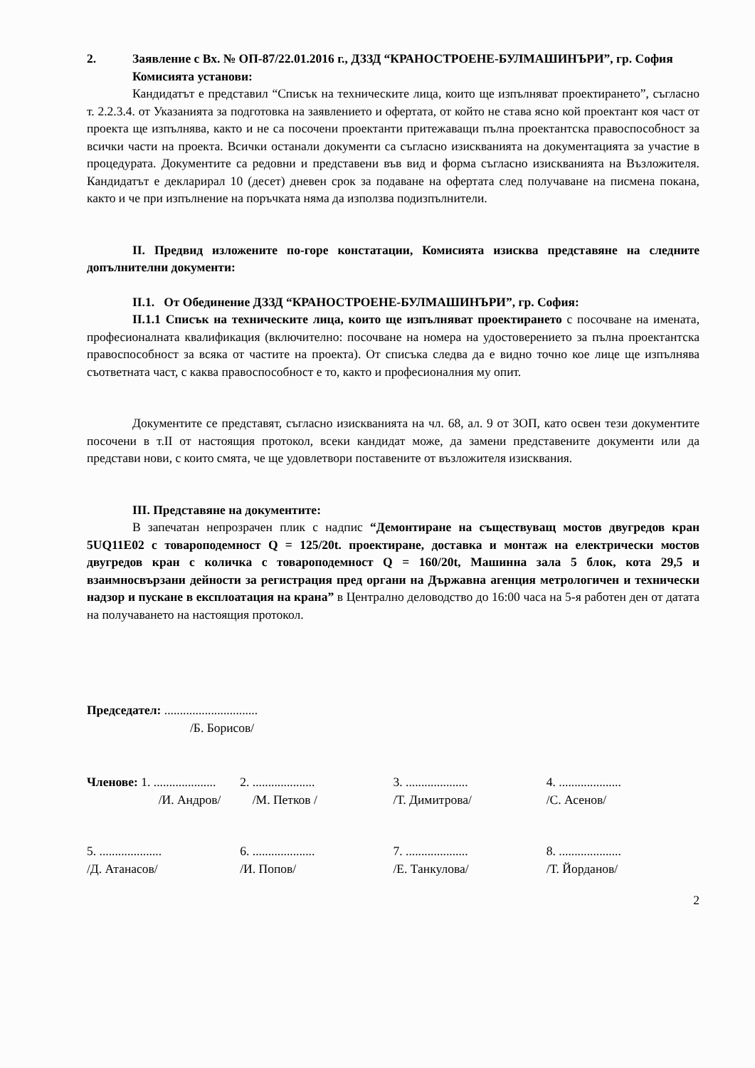2. Заявление с Вх. № ОП-87/22.01.2016 г., ДЗЗД “КРАНОСТРОЕНЕ-БУЛМАШИНЪРИ”, гр. София
Комисията установи:
Кандидатът е представил “Списък на техническите лица, които ще изпълняват проектирането”, съгласно т. 2.2.3.4. от Указанията за подготовка на заявлението и офертата, от който не става ясно кой проектант коя част от проекта ще изпълнява, както и не са посочени проектанти притежаващи пълна проектантска правоспособност за всички части на проекта. Всички останали документи са съгласно изискванията на документацията за участие в процедурата. Документите са редовни и представени във вид и форма съгласно изискванията на Възложителя. Кандидатът е декларирал 10 (десет) дневен срок за подаване на офертата след получаване на писмена покана, както и че при изпълнение на поръчката няма да използва подизпълнители.
II. Предвид изложените по-горе констатации, Комисията изисква представяне на следните допълнителни документи:
II.1. От Обединение ДЗЗД “КРАНОСТРОЕНЕ-БУЛМАШИНЪРИ”, гр. София:
II.1.1 Списък на техническите лица, които ще изпълняват проектирането с посочване на имената, професионалната квалификация (включително: посочване на номера на удостоверението за пълна проектантска правоспособност за всяка от частите на проекта). От списъка следва да е видно точно кое лице ще изпълнява съответната част, с каква правоспособност е то, както и професионалния му опит.
Документите се представят, съгласно изискванията на чл. 68, ал. 9 от ЗОП, като освен тези документите посочени в т.II от настоящия протокол, всеки кандидат може, да замени представените документи или да представи нови, с които смята, че ще удовлетвори поставените от възложителя изисквания.
III. Представяне на документите:
В запечатан непрозрачен плик с надпис “Демонтиране на съществуващ мостов двугредов кран 5UQ11E02 с товароподемност Q = 125/20t. проектиране, доставка и монтаж на електрически мостов двугредов кран с количка с товароподемност Q = 160/20t, Машинна зала 5 блок, кота 29,5 и взаимносвързани дейности за регистрация пред органи на Държавна агенция метрологичен и технически надзор и пускане в експлоатация на крана” в Централно деловодство до 16:00 часа на 5-я работен ден от датата на получаването на настоящия протокол.
Председател: ..............................
/Б. Борисов/
Членове: 1. ....................
/И. Андров/
2. ....................
/М. Петков /
3. ....................
/Т. Димитрова/
4. ....................
/С. Асенов/
5. ....................
/Д. Атанасов/
6. ....................
/И. Попов/
7. ....................
/Е. Танкулова/
8. ....................
/Т. Йорданов/
2